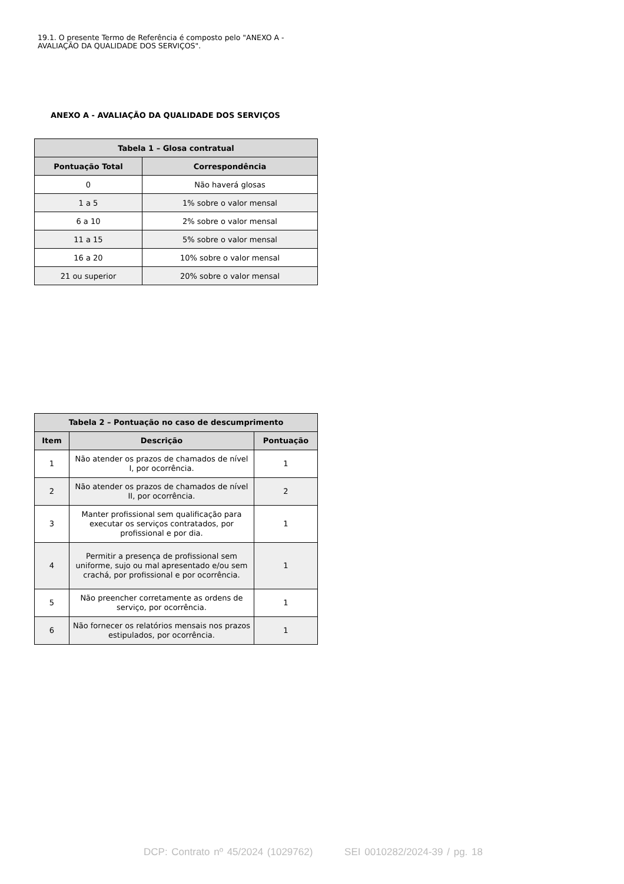19.1. O presente Termo de Referência é composto pelo "ANEXO A - AVALIAÇÃO DA QUALIDADE DOS SERVIÇOS".
ANEXO A - AVALIAÇÃO DA QUALIDADE DOS SERVIÇOS
| Tabela 1 – Glosa contratual | |
| --- | --- |
| Pontuação Total | Correspondência |
| 0 | Não haverá glosas |
| 1 a 5 | 1% sobre o valor mensal |
| 6 a 10 | 2% sobre o valor mensal |
| 11 a 15 | 5% sobre o valor mensal |
| 16 a 20 | 10% sobre o valor mensal |
| 21 ou superior | 20% sobre o valor mensal |
| Tabela 2 – Pontuação no caso de descumprimento | | |
| --- | --- | --- |
| Item | Descrição | Pontuação |
| 1 | Não atender os prazos de chamados de nível I, por ocorrência. | 1 |
| 2 | Não atender os prazos de chamados de nível II, por ocorrência. | 2 |
| 3 | Manter profissional sem qualificação para executar os serviços contratados, por profissional e por dia. | 1 |
| 4 | Permitir a presença de profissional sem uniforme, sujo ou mal apresentado e/ou sem crachá, por profissional e por ocorrência. | 1 |
| 5 | Não preencher corretamente as ordens de serviço, por ocorrência. | 1 |
| 6 | Não fornecer os relatórios mensais nos prazos estipulados, por ocorrência. | 1 |
DCP: Contrato nº 45/2024 (1029762) SEI 0010282/2024-39 / pg. 18